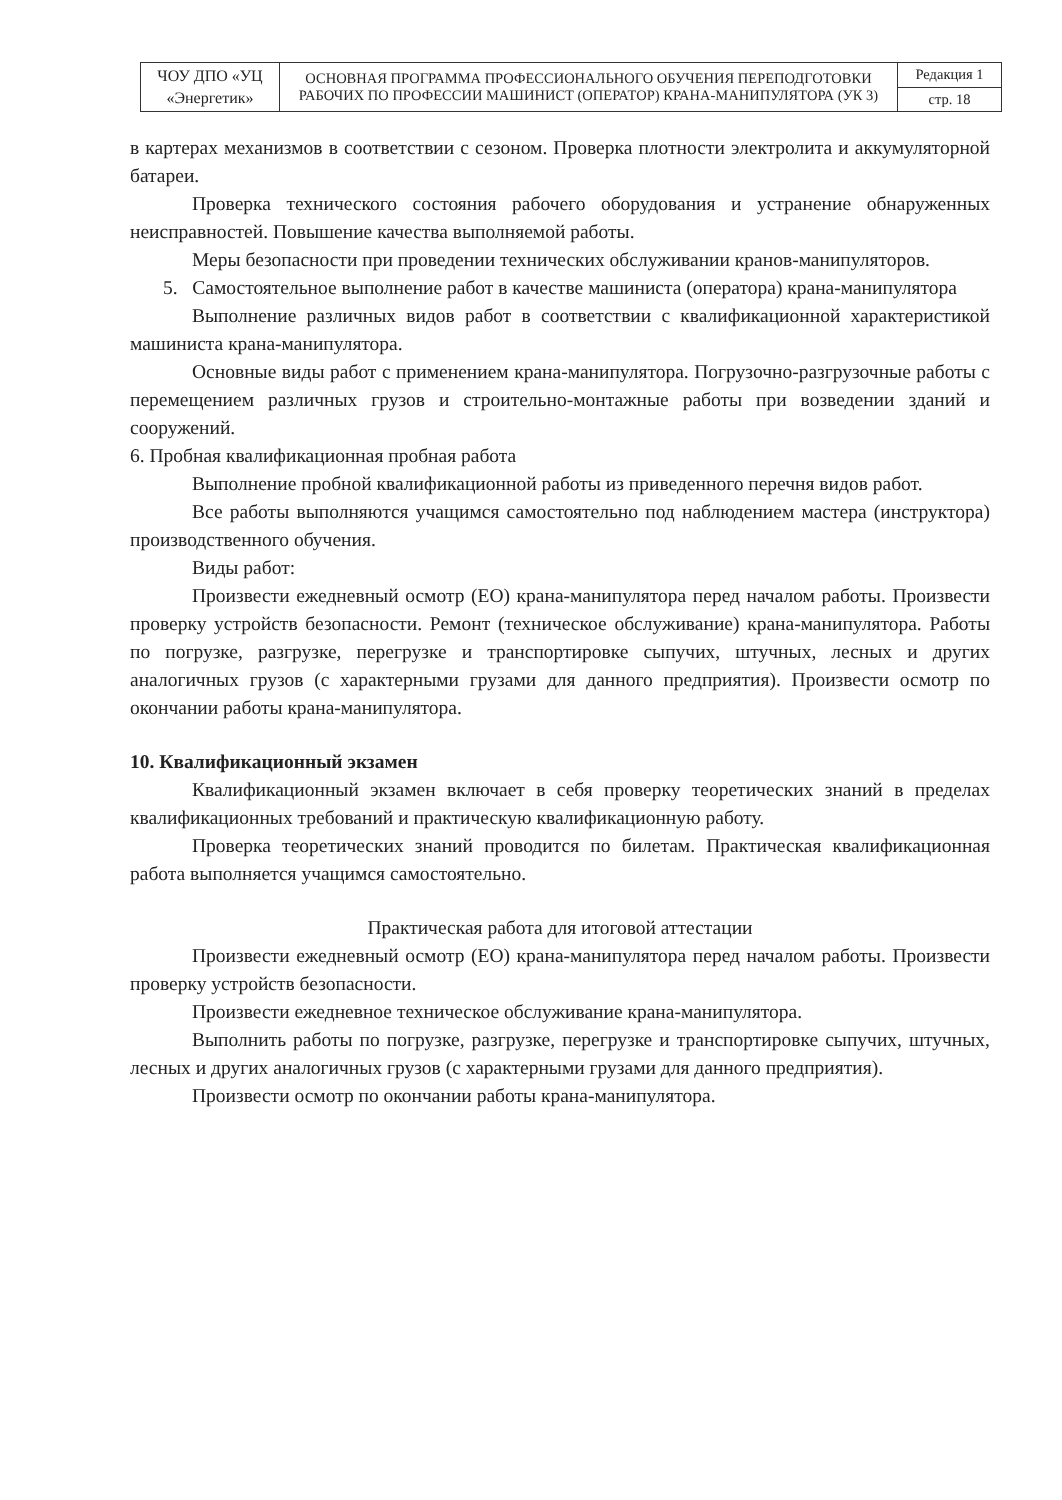| ЧОУ ДПО «УЦ «Энергетик» | ОСНОВНАЯ ПРОГРАММА ПРОФЕССИОНАЛЬНОГО ОБУЧЕНИЯ ПЕРЕПОДГОТОВКИ РАБОЧИХ ПО ПРОФЕССИИ МАШИНИСТ (ОПЕРАТОР) КРАНА-МАНИПУЛЯТОРА (УК 3) | Редакция 1 |
| | | стр. 18 |
в картерах механизмов в соответствии с сезоном. Проверка плотности электролита и аккумуляторной батареи.
Проверка технического состояния рабочего оборудования и устранение обнаруженных неисправностей. Повышение качества выполняемой работы.
Меры безопасности при проведении технических обслуживании кранов-манипуляторов.
5. Самостоятельное выполнение работ в качестве машиниста (оператора) крана-манипулятора
Выполнение различных видов работ в соответствии с квалификационной характеристикой машиниста крана-манипулятора.
Основные виды работ с применением крана-манипулятора. Погрузочно-разгрузочные работы с перемещением различных грузов и строительно-монтажные работы при возведении зданий и сооружений.
6. Пробная квалификационная пробная работа
Выполнение пробной квалификационной работы из приведенного перечня видов работ.
Все работы выполняются учащимся самостоятельно под наблюдением мастера (инструктора) производственного обучения.
Виды работ:
Произвести ежедневный осмотр (ЕО) крана-манипулятора перед началом работы. Произвести проверку устройств безопасности. Ремонт (техническое обслуживание) крана-манипулятора. Работы по погрузке, разгрузке, перегрузке и транспортировке сыпучих, штучных, лесных и других аналогичных грузов (с характерными грузами для данного предприятия). Произвести осмотр по окончании работы крана-манипулятора.
10. Квалификационный экзамен
Квалификационный экзамен включает в себя проверку теоретических знаний в пределах квалификационных требований и практическую квалификационную работу.
Проверка теоретических знаний проводится по билетам. Практическая квалификационная работа выполняется учащимся самостоятельно.
Практическая работа для итоговой аттестации
Произвести ежедневный осмотр (ЕО) крана-манипулятора перед началом работы. Произвести проверку устройств безопасности.
Произвести ежедневное техническое обслуживание крана-манипулятора.
Выполнить работы по погрузке, разгрузке, перегрузке и транспортировке сыпучих, штучных, лесных и других аналогичных грузов (с характерными грузами для данного предприятия).
Произвести осмотр по окончании работы крана-манипулятора.